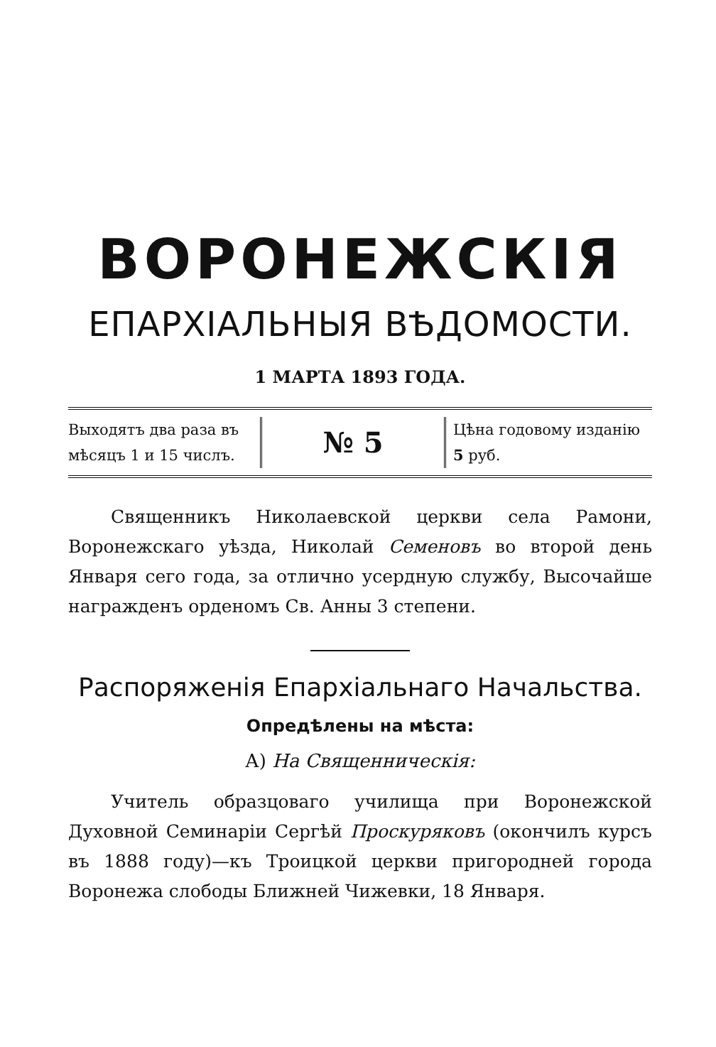ВОРОНЕЖСКІЯ
ЕПАРХІАЛЬНЫЯ ВѢДОМОСТИ.
1 МАРТА 1893 ГОДА.
Выходятъ два раза въ мѣсяцъ 1 и 15 числъ.
№ 5
Цѣна годовому изданію 5 руб.
Священникъ Николаевской церкви села Рамони, Воронежскаго уѣзда, Николай Семеновъ во второй день Января сего года, за отлично усердную службу, Высочайше награжденъ орденомъ Св. Анны 3 степени.
Распоряженія Епархіальнаго Начальства.
Опредѣлены на мѣста:
А) На Священническія:
Учитель образцоваго училища при Воронежской Духовной Семинаріи Сергѣй Проскуряковъ (окончилъ курсъ въ 1888 году)—къ Троицкой церкви пригородней города Воронежа слободы Ближней Чижевки, 18 Января.